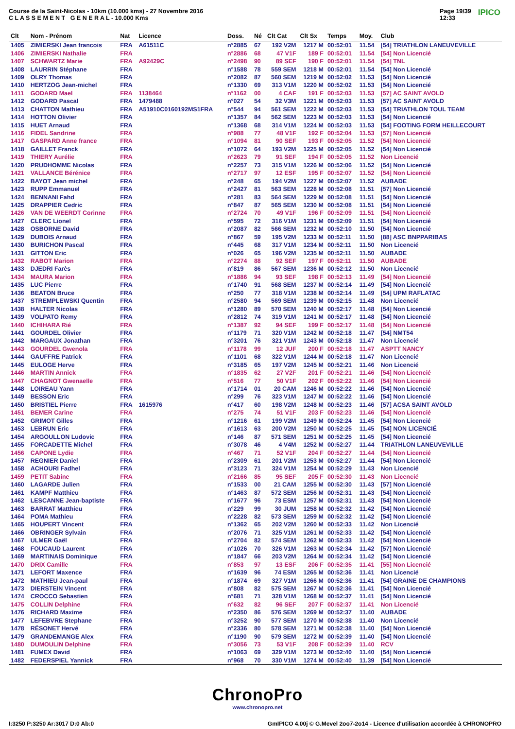Course de la Saint-Nicolas - 10km (10.000 kms) - 27 Novembre 2016
C L A S S E M E N T G E N E R A L - 10.000 Kms
Page 19/39
12:33 IPICO
| Clt | Nom - Prénom | Nat | Licence | Doss. | Né | Clt Cat | Clt Sx | Temps | Moy. | Club |
| --- | --- | --- | --- | --- | --- | --- | --- | --- | --- | --- |
| 1405 | ZIMIERSKI Jean francois | FRA | A61511C | n°2885 | 67 | 192 V2M | 1217 M | 00:52:01 | 11.54 | [54] TRIATHLON LANEUVEVILLE |
| 1406 | ZIMIERSKI Nathalie | FRA | | n°2886 | 68 | 47 V1F | 189 F | 00:52:01 | 11.54 | [54] Non Licencié |
| 1407 | SCHWARTZ Marie | FRA | A92429C | n°2498 | 90 | 89 SEF | 190 F | 00:52:01 | 11.54 | [54] TNL |
| 1408 | LAURRIN Stéphane | FRA | | n°1588 | 78 | 559 SEM | 1218 M | 00:52:01 | 11.54 | [54] Non Licencié |
| 1409 | OLRY Thomas | FRA | | n°2082 | 87 | 560 SEM | 1219 M | 00:52:02 | 11.53 | [54] Non Licencié |
| 1410 | HERTZOG Jean-michel | FRA | | n°1330 | 69 | 313 V1M | 1220 M | 00:52:02 | 11.53 | [54] Non Licencié |
| 1411 | GODARD Mael | FRA | 1138464 | n°1162 | 00 | 4 CAF | 191 F | 00:52:03 | 11.53 | [57] AC SAINT AVOLD |
| 1412 | GODARD Pascal | FRA | 1479488 | n°027 | 54 | 32 V3M | 1221 M | 00:52:03 | 11.53 | [57] AC SAINT AVOLD |
| 1413 | CHATTON Mathieu | FRA | A51910C0160192MS1FRA | n°544 | 94 | 561 SEM | 1222 M | 00:52:03 | 11.53 | [54] TRIATHLON TOUL TEAM |
| 1414 | HOTTON Olivier | FRA | | n°1357 | 84 | 562 SEM | 1223 M | 00:52:03 | 11.53 | [54] Non Licencié |
| 1415 | HUET Arnaud | FRA | | n°1368 | 68 | 314 V1M | 1224 M | 00:52:03 | 11.53 | [54] FOOTING FORM HEILLECOURT |
| 1416 | FIDEL Sandrine | FRA | | n°988 | 77 | 48 V1F | 192 F | 00:52:04 | 11.53 | [57] Non Licencié |
| 1417 | GASPARD Anne france | FRA | | n°1094 | 81 | 90 SEF | 193 F | 00:52:05 | 11.52 | [54] Non Licencié |
| 1418 | GAILLET Franck | FRA | | n°1072 | 64 | 193 V2M | 1225 M | 00:52:05 | 11.52 | [54] Non Licencié |
| 1419 | THIERY Aurélie | FRA | | n°2623 | 79 | 91 SEF | 194 F | 00:52:05 | 11.52 | Non Licencié |
| 1420 | PRUDHOMME Nicolas | FRA | | n°2257 | 73 | 315 V1M | 1226 M | 00:52:06 | 11.52 | [54] Non Licencié |
| 1421 | VALLANCE Bérénice | FRA | | n°2717 | 97 | 12 ESF | 195 F | 00:52:07 | 11.52 | [54] Non Licencié |
| 1422 | BAYOT Jean michel | FRA | | n°248 | 65 | 194 V2M | 1227 M | 00:52:07 | 11.52 | AUBADE |
| 1423 | RUPP Emmanuel | FRA | | n°2427 | 81 | 563 SEM | 1228 M | 00:52:08 | 11.51 | [57] Non Licencié |
| 1424 | BENNANI Fahd | FRA | | n°281 | 83 | 564 SEM | 1229 M | 00:52:08 | 11.51 | [54] Non Licencié |
| 1425 | DRAPPIER Cedric | FRA | | n°847 | 87 | 565 SEM | 1230 M | 00:52:08 | 11.51 | [54] Non Licencié |
| 1426 | VAN DE WEERDT Corinne | FRA | | n°2724 | 70 | 49 V1F | 196 F | 00:52:09 | 11.51 | [54] Non Licencié |
| 1427 | CLERC Lionel | FRA | | n°595 | 72 | 316 V1M | 1231 M | 00:52:09 | 11.51 | [54] Non Licencié |
| 1428 | OSBORNE David | FRA | | n°2087 | 82 | 566 SEM | 1232 M | 00:52:10 | 11.50 | [54] Non Licencié |
| 1429 | DUBOIS Arnaud | FRA | | n°867 | 59 | 195 V2M | 1233 M | 00:52:11 | 11.50 | [88] ASC BNPPARIBAS |
| 1430 | BURICHON Pascal | FRA | | n°445 | 68 | 317 V1M | 1234 M | 00:52:11 | 11.50 | Non Licencié |
| 1431 | GITTON Eric | FRA | | n°026 | 65 | 196 V2M | 1235 M | 00:52:11 | 11.50 | AUBADE |
| 1432 | RABOT Marion | FRA | | n°2274 | 88 | 92 SEF | 197 F | 00:52:11 | 11.50 | AUBADE |
| 1433 | DJEDRI Farès | FRA | | n°819 | 86 | 567 SEM | 1236 M | 00:52:12 | 11.50 | Non Licencié |
| 1434 | MAURA Marion | FRA | | n°1886 | 94 | 93 SEF | 198 F | 00:52:13 | 11.49 | [54] Non Licencié |
| 1435 | LUC Pierre | FRA | | n°1740 | 91 | 568 SEM | 1237 M | 00:52:14 | 11.49 | [54] Non Licencié |
| 1436 | BEATON Bruce | FRA | | n°250 | 77 | 318 V1M | 1238 M | 00:52:14 | 11.49 | [54] UPM RAFLATAC |
| 1437 | STREMPLEWSKI Quentin | FRA | | n°2580 | 94 | 569 SEM | 1239 M | 00:52:15 | 11.48 | Non Licencié |
| 1438 | HALTER Nicolas | FRA | | n°1280 | 89 | 570 SEM | 1240 M | 00:52:17 | 11.48 | [54] Non Licencié |
| 1439 | VOLPATO Remy | FRA | | n°2812 | 74 | 319 V1M | 1241 M | 00:52:17 | 11.48 | [54] Non Licencié |
| 1440 | ICHIHARA Rié | FRA | | n°1387 | 92 | 94 SEF | 199 F | 00:52:17 | 11.48 | [54] Non Licencié |
| 1441 | GOURDEL Olivier | FRA | | n°1179 | 71 | 320 V1M | 1242 M | 00:52:18 | 11.47 | [54] NMT54 |
| 1442 | MARGAUX Jonathan | FRA | | n°3201 | 76 | 321 V1M | 1243 M | 00:52:18 | 11.47 | Non Licencié |
| 1443 | GOURDEL Gwenola | FRA | | n°1178 | 99 | 12 JUF | 200 F | 00:52:18 | 11.47 | ASPTT NANCY |
| 1444 | GAUFFRE Patrick | FRA | | n°1101 | 68 | 322 V1M | 1244 M | 00:52:18 | 11.47 | Non Licencié |
| 1445 | EULOGE Herve | FRA | | n°3185 | 65 | 197 V2M | 1245 M | 00:52:21 | 11.46 | Non Licencié |
| 1446 | MARTIN Annick | FRA | | n°1835 | 62 | 27 V2F | 201 F | 00:52:21 | 11.46 | [54] Non Licencié |
| 1447 | CHAGNOT Gwenaelle | FRA | | n°516 | 77 | 50 V1F | 202 F | 00:52:22 | 11.46 | [54] Non Licencié |
| 1448 | LOIREAU Yann | FRA | | n°1714 | 01 | 20 CAM | 1246 M | 00:52:22 | 11.46 | [54] Non Licencié |
| 1449 | BESSON Eric | FRA | | n°299 | 76 | 323 V1M | 1247 M | 00:52:22 | 11.46 | [54] Non Licencié |
| 1450 | BRISTIEL Pierre | FRA | 1615976 | n°417 | 60 | 198 V2M | 1248 M | 00:52:23 | 11.46 | [57] ACSA SAINT AVOLD |
| 1451 | BEMER Carine | FRA | | n°275 | 74 | 51 V1F | 203 F | 00:52:23 | 11.46 | [54] Non Licencié |
| 1452 | GRIMOT Gilles | FRA | | n°1216 | 61 | 199 V2M | 1249 M | 00:52:24 | 11.45 | [54] Non Licencié |
| 1453 | LEBRUN Eric | FRA | | n°1613 | 63 | 200 V2M | 1250 M | 00:52:25 | 11.45 | [54] NON LICENCIÉ |
| 1454 | ARGOULLON Ludovic | FRA | | n°146 | 87 | 571 SEM | 1251 M | 00:52:25 | 11.45 | [54] Non Licencié |
| 1455 | FORCADETTE Michel | FRA | | n°3078 | 46 | 4 V4M | 1252 M | 00:52:27 | 11.44 | TRIATHLON LANEUVEVILLE |
| 1456 | CAPONE Lydie | FRA | | n°467 | 71 | 52 V1F | 204 F | 00:52:27 | 11.44 | [54] Non Licencié |
| 1457 | REGNIER Daniel | FRA | | n°2309 | 61 | 201 V2M | 1253 M | 00:52:27 | 11.44 | [54] Non Licencié |
| 1458 | ACHOURI Fadhel | FRA | | n°3123 | 71 | 324 V1M | 1254 M | 00:52:29 | 11.43 | Non Licencié |
| 1459 | PETIT Sabine | FRA | | n°2166 | 85 | 95 SEF | 205 F | 00:52:30 | 11.43 | Non Licencié |
| 1460 | LAGARDE Julien | FRA | | n°1533 | 00 | 21 CAM | 1255 M | 00:52:30 | 11.43 | [57] Non Licencié |
| 1461 | KAMPF Matthieu | FRA | | n°1463 | 87 | 572 SEM | 1256 M | 00:52:31 | 11.43 | [54] Non Licencié |
| 1462 | LESCANNE Jean-baptiste | FRA | | n°1677 | 96 | 73 ESM | 1257 M | 00:52:31 | 11.43 | [54] Non Licencié |
| 1463 | BARRAT Matthieu | FRA | | n°229 | 99 | 30 JUM | 1258 M | 00:52:32 | 11.42 | [54] Non Licencié |
| 1464 | POMA Mathieu | FRA | | n°2228 | 82 | 573 SEM | 1259 M | 00:52:32 | 11.42 | [54] Non Licencié |
| 1465 | HOUPERT Vincent | FRA | | n°1362 | 65 | 202 V2M | 1260 M | 00:52:33 | 11.42 | Non Licencié |
| 1466 | OBRINGER Sylvain | FRA | | n°2076 | 71 | 325 V1M | 1261 M | 00:52:33 | 11.42 | [54] Non Licencié |
| 1467 | ULMER Gaël | FRA | | n°2704 | 82 | 574 SEM | 1262 M | 00:52:33 | 11.42 | [54] Non Licencié |
| 1468 | FOUCAUD Laurent | FRA | | n°1026 | 70 | 326 V1M | 1263 M | 00:52:34 | 11.42 | [57] Non Licencié |
| 1469 | MARTINAIS Dominique | FRA | | n°1847 | 66 | 203 V2M | 1264 M | 00:52:34 | 11.42 | [54] Non Licencié |
| 1470 | DRIX Camille | FRA | | n°853 | 97 | 13 ESF | 206 F | 00:52:35 | 11.41 | [55] Non Licencié |
| 1471 | LEFORT Maxence | FRA | | n°1639 | 96 | 74 ESM | 1265 M | 00:52:36 | 11.41 | Non Licencié |
| 1472 | MATHIEU Jean-paul | FRA | | n°1874 | 69 | 327 V1M | 1266 M | 00:52:36 | 11.41 | [54] GRAINE DE CHAMPIONS |
| 1473 | DIERSTEIN Vincent | FRA | | n°808 | 82 | 575 SEM | 1267 M | 00:52:36 | 11.41 | [54] Non Licencié |
| 1474 | CROCCO Sebastien | FRA | | n°681 | 71 | 328 V1M | 1268 M | 00:52:37 | 11.41 | [54] Non Licencié |
| 1475 | COLLIN Delphine | FRA | | n°632 | 82 | 96 SEF | 207 F | 00:52:37 | 11.41 | Non Licencié |
| 1476 | RICHARD Maxime | FRA | | n°2350 | 86 | 576 SEM | 1269 M | 00:52:37 | 11.40 | AUBADE |
| 1477 | LEFEBVRE Stephane | FRA | | n°3252 | 90 | 577 SEM | 1270 M | 00:52:38 | 11.40 | Non Licencié |
| 1478 | RÉSONET Hervé | FRA | | n°2336 | 80 | 578 SEM | 1271 M | 00:52:38 | 11.40 | [54] Non Licencié |
| 1479 | GRANDEMANGE Alex | FRA | | n°1190 | 90 | 579 SEM | 1272 M | 00:52:39 | 11.40 | [54] Non Licencié |
| 1480 | DUMOULIN Delphine | FRA | | n°3056 | 73 | 53 V1F | 208 F | 00:52:39 | 11.40 | RCV |
| 1481 | FUMEX David | FRA | | n°1063 | 69 | 329 V1M | 1273 M | 00:52:40 | 11.40 | [54] Non Licencié |
| 1482 | FEDERSPIEL Yannick | FRA | | n°968 | 70 | 330 V1M | 1274 M | 00:52:40 | 11.39 | [54] Non Licencié |
ChronoPro
www.chronopro.net
I:3250 P:3250 Ar:3017 D:0 Ab:0 GmIPICO 4.00j © G.Mevel 2oo7-2o14 - Licence d'utilisation accordée à CHRONOPRO